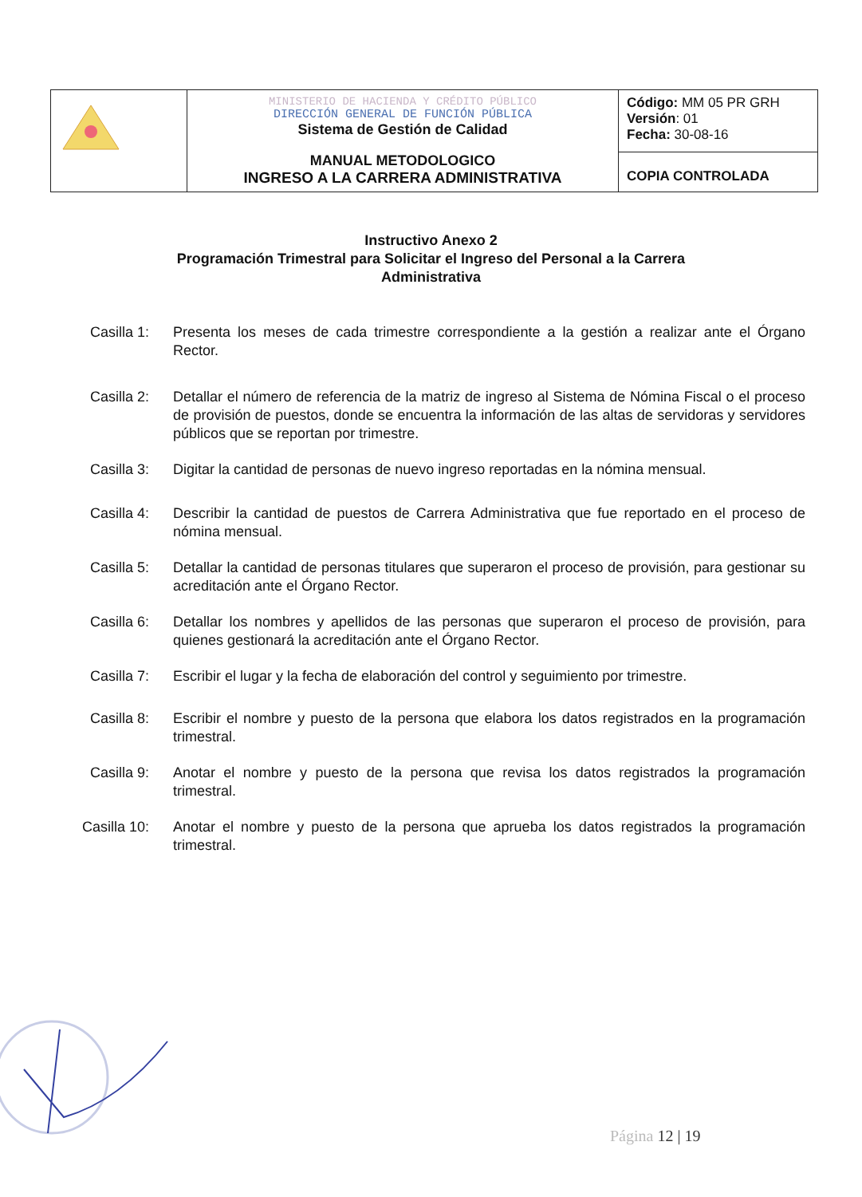| | MINISTERIO DE HACIENDA Y CRÉDITO PÚBLICO DIRECCIÓN GENERAL DE FUNCIÓN PÚBLICA Sistema de Gestión de Calidad MANUAL METODOLOGICO INGRESO A LA CARRERA ADMINISTRATIVA | Código: MM 05 PR GRH Versión : 01 Fecha: 30-08-16 |
| | | COPIA CONTROLADA |
Instructivo Anexo 2
Programación Trimestral para Solicitar el Ingreso del Personal a la Carrera
Administrativa
Casilla 1: Presenta los meses de cada trimestre correspondiente a la gestión a realizar ante el Órgano Rector.
Casilla 2: Detallar el número de referencia de la matriz de ingreso al Sistema de Nómina Fiscal o el proceso de provisión de puestos, donde se encuentra la información de las altas de servidoras y servidores públicos que se reportan por trimestre.
Casilla 3: Digitar la cantidad de personas de nuevo ingreso reportadas en la nómina mensual.
Casilla 4: Describir la cantidad de puestos de Carrera Administrativa que fue reportado en el proceso de nómina mensual.
Casilla 5: Detallar la cantidad de personas titulares que superaron el proceso de provisión, para gestionar su acreditación ante el Órgano Rector.
Casilla 6: Detallar los nombres y apellidos de las personas que superaron el proceso de provisión, para quienes gestionará la acreditación ante el Órgano Rector.
Casilla 7: Escribir el lugar y la fecha de elaboración del control y seguimiento por trimestre.
Casilla 8: Escribir el nombre y puesto de la persona que elabora los datos registrados en la programación trimestral.
Casilla 9: Anotar el nombre y puesto de la persona que revisa los datos registrados la programación trimestral.
Casilla 10: Anotar el nombre y puesto de la persona que aprueba los datos registrados la programación trimestral.
Página 12 | 19